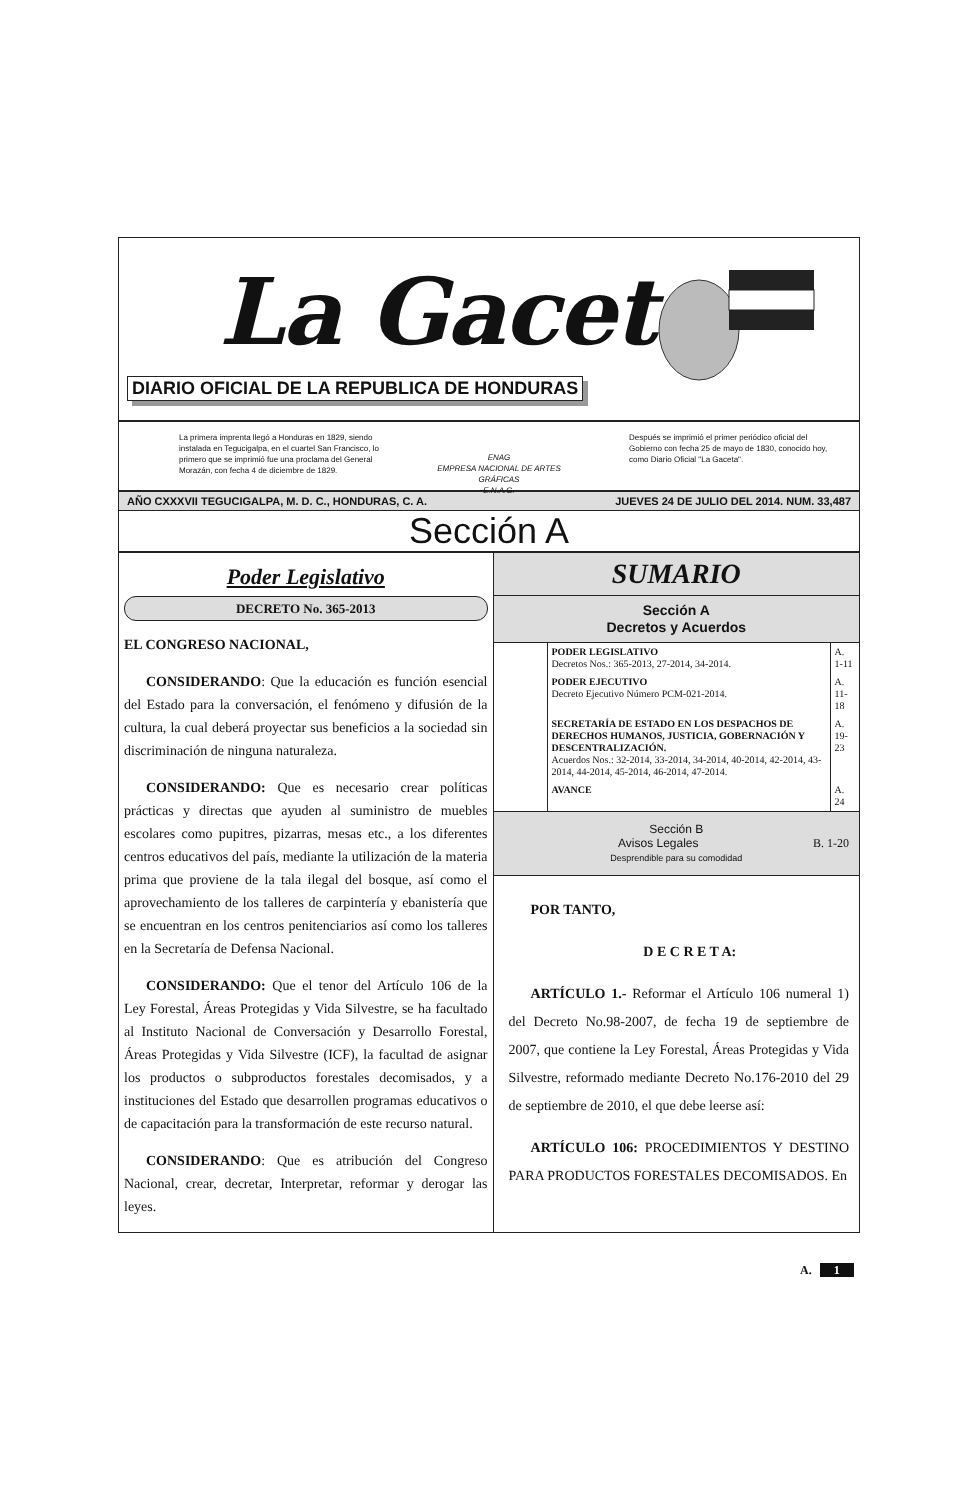La Gaceta
DIARIO OFICIAL DE LA REPUBLICA DE HONDURAS
La primera imprenta llegó a Honduras en 1829, siendo instalada en Tegucigalpa, en el cuartel San Francisco, lo primero que se imprimió fue una proclama del General Morazán, con fecha 4 de diciembre de 1829.
ENAG
EMPRESA NACIONAL DE ARTES GRÁFICAS
E.N.A.G.
Después se imprimió el primer periódico oficial del Gobierno con fecha 25 de mayo de 1830, conocido hoy, como Diario Oficial "La Gaceta".
AÑO CXXXVII TEGUCIGALPA, M. D. C., HONDURAS, C. A. JUEVES 24 DE JULIO DEL 2014. NUM. 33,487
Sección A
Poder Legislativo
DECRETO No. 365-2013
EL CONGRESO NACIONAL,
CONSIDERANDO: Que la educación es función esencial del Estado para la conversación, el fenómeno y difusión de la cultura, la cual deberá proyectar sus beneficios a la sociedad sin discriminación de ninguna naturaleza.
CONSIDERANDO: Que es necesario crear políticas prácticas y directas que ayuden al suministro de muebles escolares como pupitres, pizarras, mesas etc., a los diferentes centros educativos del país, mediante la utilización de la materia prima que proviene de la tala ilegal del bosque, así como el aprovechamiento de los talleres de carpintería y ebanistería que se encuentran en los centros penitenciarios así como los talleres en la Secretaría de Defensa Nacional.
CONSIDERANDO: Que el tenor del Artículo 106 de la Ley Forestal, Áreas Protegidas y Vida Silvestre, se ha facultado al Instituto Nacional de Conversación y Desarrollo Forestal, Áreas Protegidas y Vida Silvestre (ICF), la facultad de asignar los productos o subproductos forestales decomisados, y a instituciones del Estado que desarrollen programas educativos o de capacitación para la transformación de este recurso natural.
CONSIDERANDO: Que es atribución del Congreso Nacional, crear, decretar, Interpretar, reformar y derogar las leyes.
SUMARIO
Sección A
Decretos y Acuerdos
| | PODER LEGISLATIVO Decretos Nos.: 365-2013, 27-2014, 34-2014. | A. 1-11 |
| | PODER EJECUTIVO Decreto Ejecutivo Número PCM-021-2014. | A. 11-18 |
| | SECRETARÍA DE ESTADO EN LOS DESPACHOS DE DERECHOS HUMANOS, JUSTICIA, GOBERNACIÓN Y DESCENTRALIZACIÓN. Acuerdos Nos.: 32-2014, 33-2014, 34-2014, 40-2014, 42-2014, 43-2014, 44-2014, 45-2014, 46-2014, 47-2014. | A. 19-23 |
| | AVANCE | A. 24 |
Sección B
Avisos Legales B. 1-20
Desprendible para su comodidad
POR TANTO,
D E C R E T A:
ARTÍCULO 1.- Reformar el Artículo 106 numeral 1) del Decreto No.98-2007, de fecha 19 de septiembre de 2007, que contiene la Ley Forestal, Áreas Protegidas y Vida Silvestre, reformado mediante Decreto No.176-2010 del 29 de septiembre de 2010, el que debe leerse así:
ARTÍCULO 106: PROCEDIMIENTOS Y DESTINO PARA PRODUCTOS FORESTALES DECOMISADOS. En
A. 1